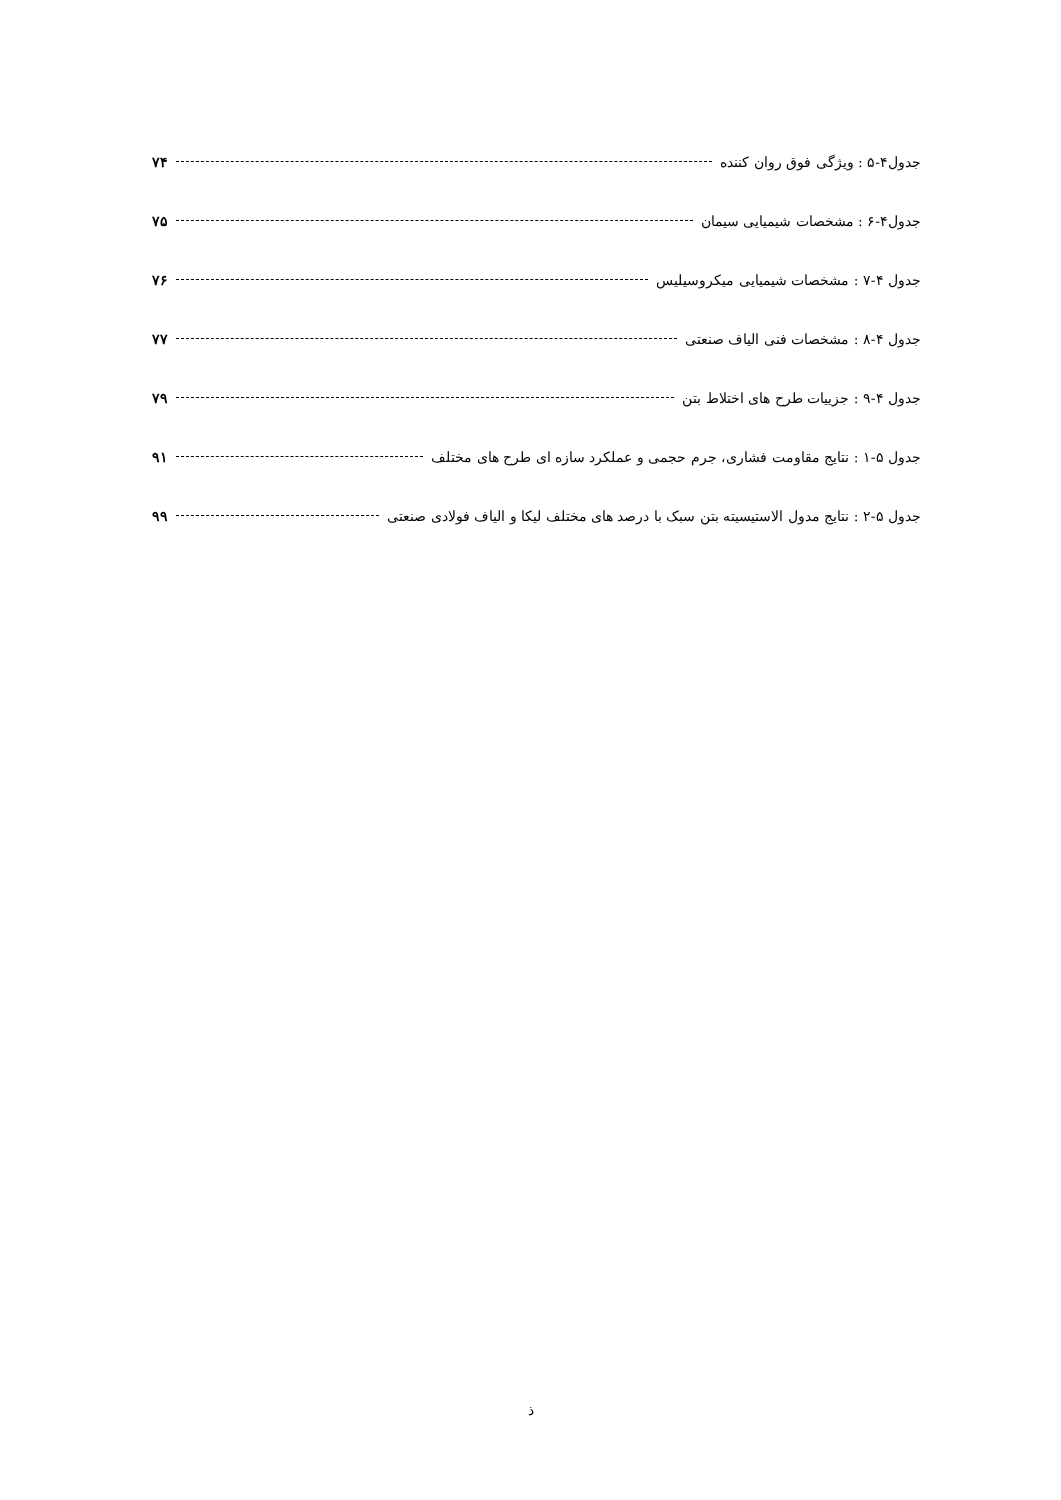جدول۴-۵ : ویژگی فوق روان کننده ۷۴
جدول۴-۶ : مشخصات شیمیایی سیمان ۷۵
جدول ۴-۷ : مشخصات شیمیایی میکروسیلیس ۷۶
جدول ۴-۸ : مشخصات فنی الیاف صنعتی ۷۷
جدول ۴-۹ : جزییات طرح های اختلاط بتن ۷۹
جدول ۵-۱ : نتایج مقاومت فشاری، جرم حجمی و عملکرد سازه ای طرح های مختلف ۹۱
جدول ۵-۲ : نتایج مدول الاستیسیته بتن سبک با درصد های مختلف لیکا و الیاف فولادی صنعتی ۹۹
ذ